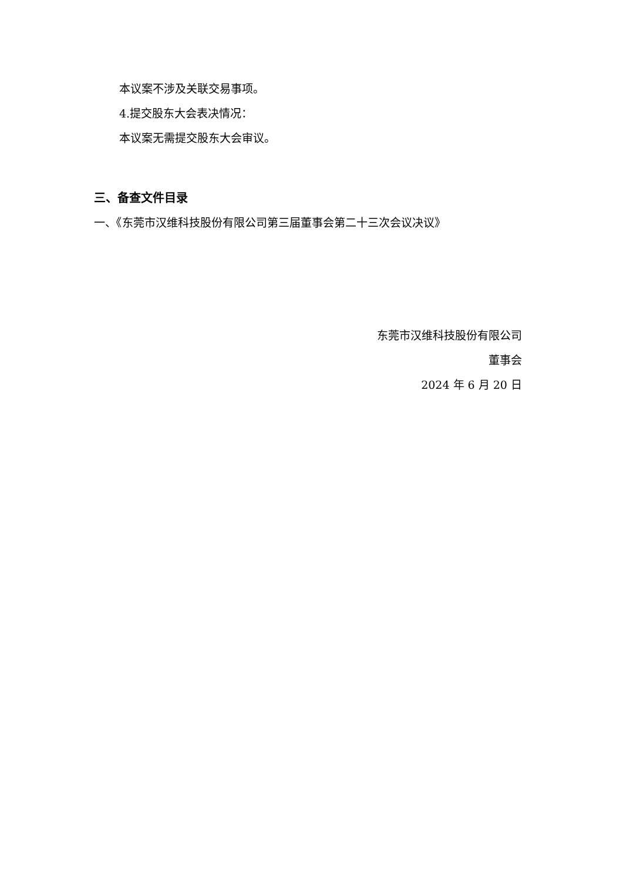本议案不涉及关联交易事项。
4.提交股东大会表决情况：
本议案无需提交股东大会审议。
三、备查文件目录
一、《东莞市汉维科技股份有限公司第三届董事会第二十三次会议决议》
东莞市汉维科技股份有限公司
董事会
2024 年 6 月 20 日